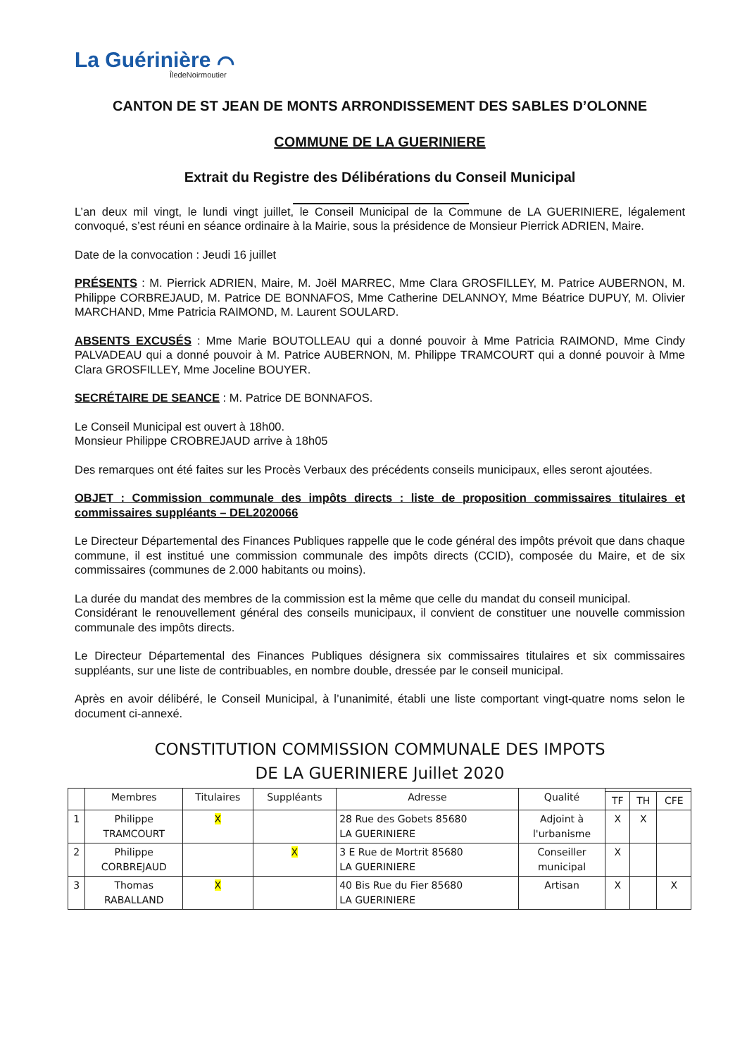La Guérinière ⌒
ÎledeNoirmoutier
CANTON DE ST JEAN DE MONTS ARRONDISSEMENT DES SABLES D’OLONNE
COMMUNE DE LA GUERINIERE
Extrait du Registre des Délibérations du Conseil Municipal
L’an deux mil vingt, le lundi vingt juillet, le Conseil Municipal de la Commune de LA GUERINIERE, légalement convoqué, s’est réuni en séance ordinaire à la Mairie, sous la présidence de Monsieur Pierrick ADRIEN, Maire.
Date de la convocation : Jeudi 16 juillet
PRÉSENTS : M. Pierrick ADRIEN, Maire, M. Joël MARREC, Mme Clara GROSFILLEY, M. Patrice AUBERNON, M. Philippe CORBREJAUD, M. Patrice DE BONNAFOS, Mme Catherine DELANNOY, Mme Béatrice DUPUY, M. Olivier MARCHAND, Mme Patricia RAIMOND, M. Laurent SOULARD.
ABSENTS EXCUSÉS : Mme Marie BOUTOLLEAU qui a donné pouvoir à Mme Patricia RAIMOND, Mme Cindy PALVADEAU qui a donné pouvoir à M. Patrice AUBERNON, M. Philippe TRAMCOURT qui a donné pouvoir à Mme Clara GROSFILLEY, Mme Joceline BOUYER.
SECRÉTAIRE DE SEANCE : M. Patrice DE BONNAFOS.
Le Conseil Municipal est ouvert à 18h00.
Monsieur Philippe CROBREJAUD arrive à 18h05
Des remarques ont été faites sur les Procès Verbaux des précédents conseils municipaux, elles seront ajoutées.
OBJET : Commission communale des impôts directs : liste de proposition commissaires titulaires et commissaires suppléants – DEL2020066
Le Directeur Départemental des Finances Publiques rappelle que le code général des impôts prévoit que dans chaque commune, il est institué une commission communale des impôts directs (CCID), composée du Maire, et de six commissaires (communes de 2.000 habitants ou moins).
La durée du mandat des membres de la commission est la même que celle du mandat du conseil municipal.
Considérant le renouvellement général des conseils municipaux, il convient de constituer une nouvelle commission communale des impôts directs.
Le Directeur Départemental des Finances Publiques désignera six commissaires titulaires et six commissaires suppléants, sur une liste de contribuables, en nombre double, dressée par le conseil municipal.
Après en avoir délibéré, le Conseil Municipal, à l’unanimité, établi une liste comportant vingt-quatre noms selon le document ci-annexé.
CONSTITUTION COMMISSION COMMUNALE DES IMPOTS
DE LA GUERINIERE Juillet 2020
| | Membres | Titulaires | Suppléants | Adresse | Qualité | | | |
| --- | --- | --- | --- | --- | --- | --- | --- | --- |
| | | | | | | TF | TH | CFE |
| 1 | Philippe TRAMCOURT | X | | 28 Rue des Gobets 85680 LA GUERINIERE | Adjoint à l'urbanisme | X | X | |
| 2 | Philippe CORBREJAUD | | X | 3 E Rue de Mortrit 85680 LA GUERINIERE | Conseiller municipal | X | | |
| 3 | Thomas RABALLAND | X | | 40 Bis Rue du Fier 85680 LA GUERINIERE | Artisan | X | | X |